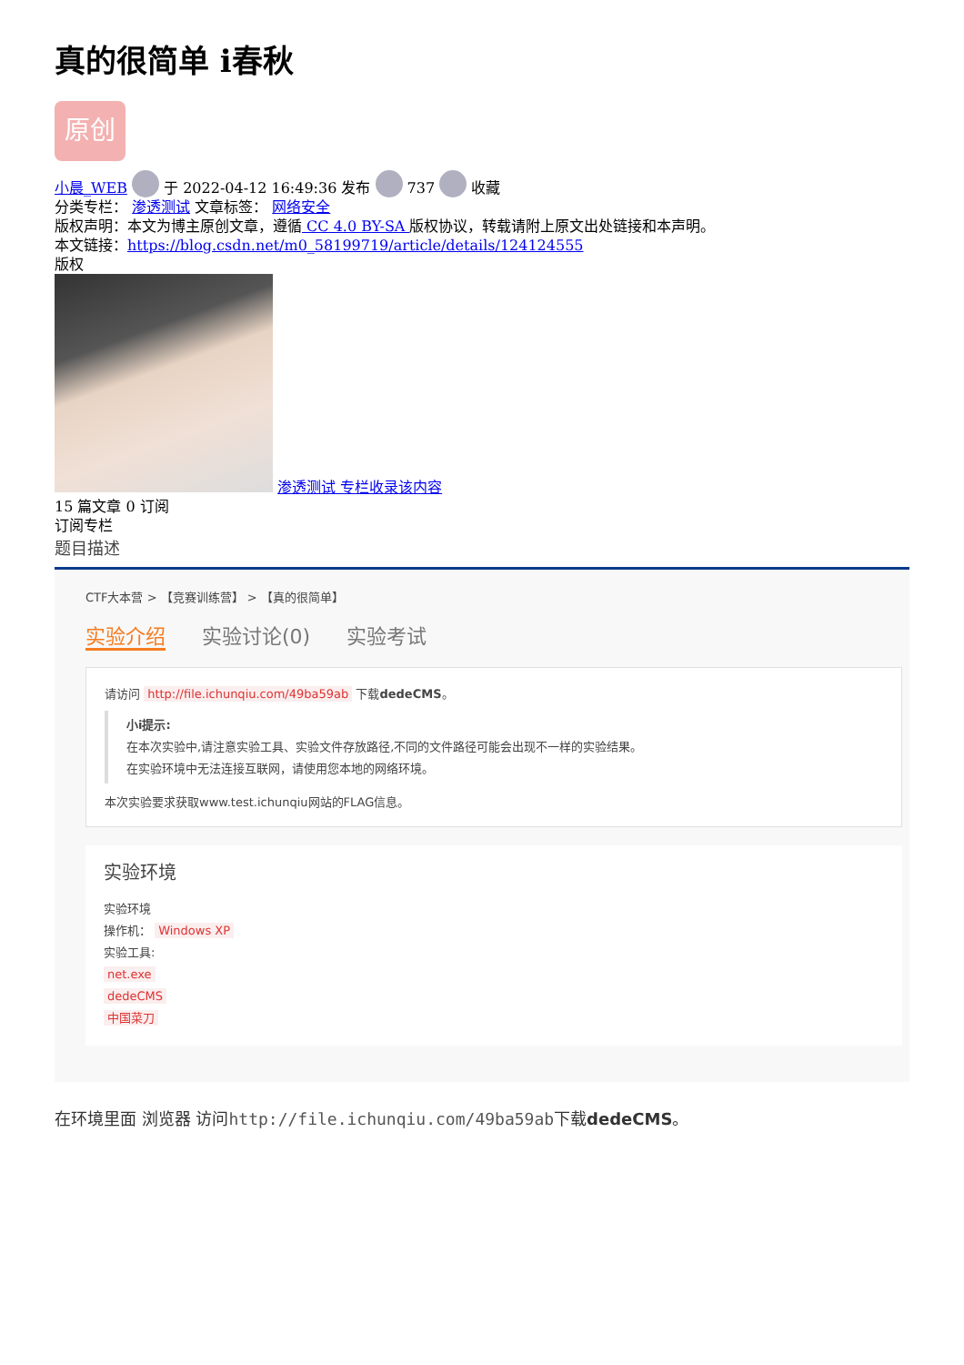真的很简单 i春秋
原创
小晨_WEB 于 2022-04-12 16:49:36 发布 737 收藏
分类专栏： 渗透测试 文章标签： 网络安全
版权声明：本文为博主原创文章，遵循 CC 4.0 BY-SA 版权协议，转载请附上原文出处链接和本声明。
本文链接：https://blog.csdn.net/m0_58199719/article/details/124124555
版权
渗透测试 专栏收录该内容
15 篇文章 0 订阅
订阅专栏
题目描述
CTF大本营 > 【竞赛训练营】 > 【真的很简单】
实验介绍 实验讨论(0) 实验考试
请访问 http://file.ichunqiu.com/49ba59ab 下载dedeCMS。
小i提示:
在本次实验中,请注意实验工具、实验文件存放路径,不同的文件路径可能会出现不一样的实验结果。
在实验环境中无法连接互联网，请使用您本地的网络环境。
本次实验要求获取www.test.ichunqiu网站的FLAG信息。
实验环境
实验环境
操作机： Windows XP
实验工具:
net.exe
dedeCMS
中国菜刀
在环境里面 浏览器 访问http://file.ichunqiu.com/49ba59ab下载dedeCMS。